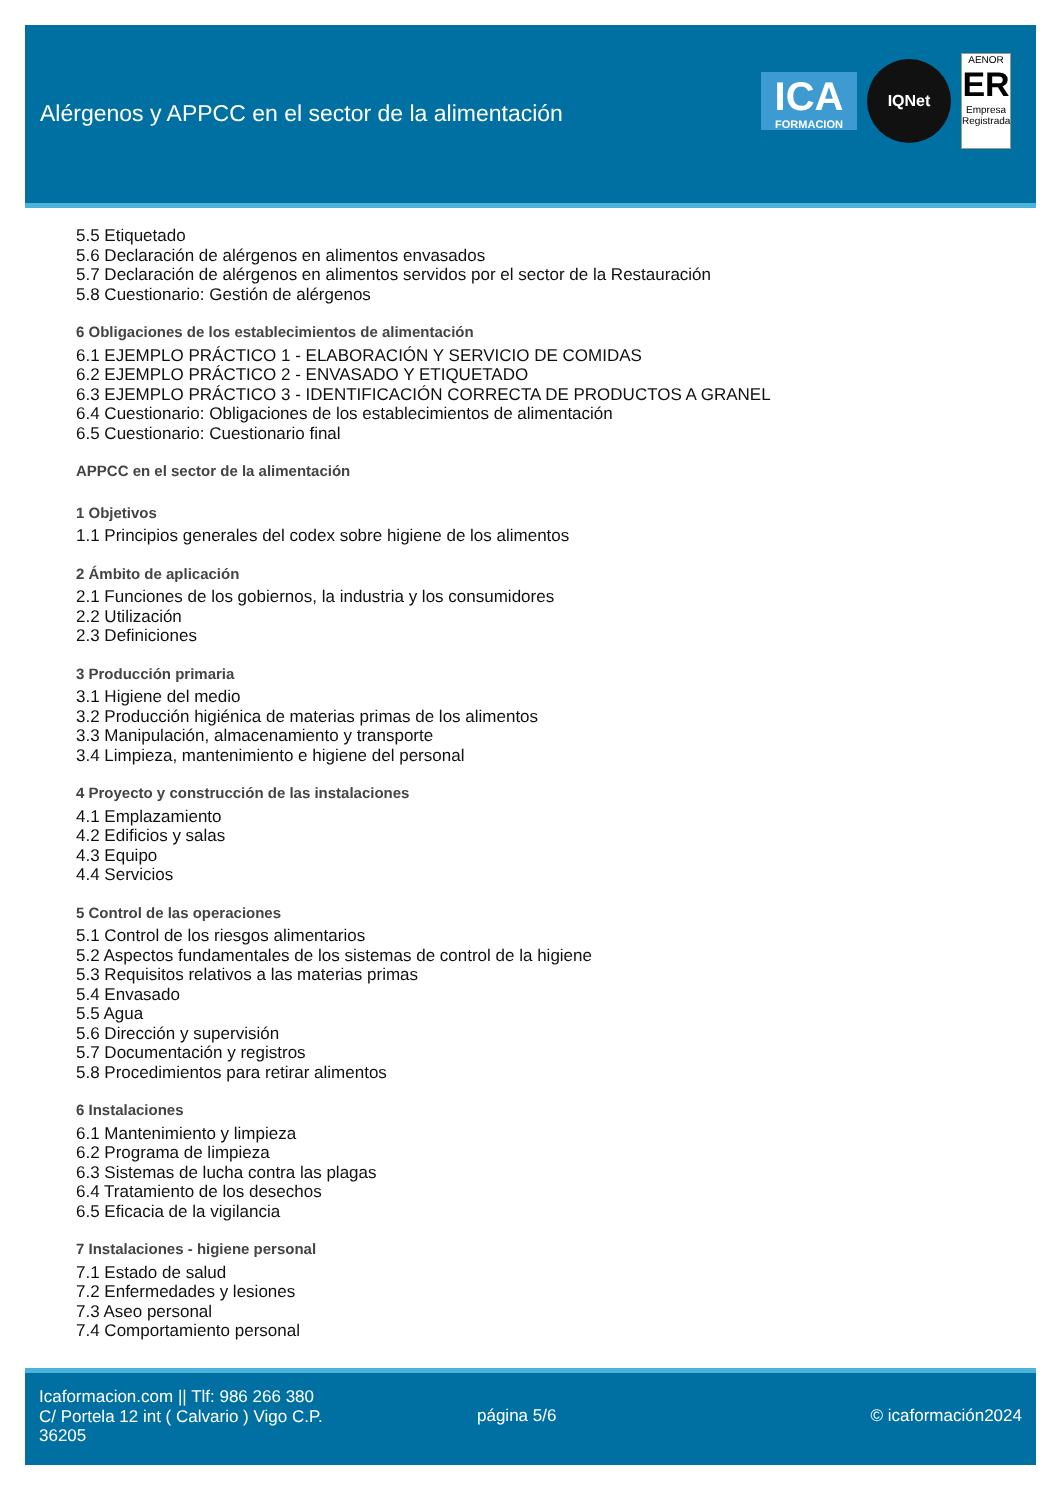Alérgenos y APPCC en el sector de la alimentación
ICA
FORMACION
IQNet
AENOR
ER
Empresa Registrada
5.5 Etiquetado
5.6 Declaración de alérgenos en alimentos envasados
5.7 Declaración de alérgenos en alimentos servidos por el sector de la Restauración
5.8 Cuestionario: Gestión de alérgenos
6 Obligaciones de los establecimientos de alimentación
6.1 EJEMPLO PRÁCTICO 1 - ELABORACIÓN Y SERVICIO DE COMIDAS
6.2 EJEMPLO PRÁCTICO 2 - ENVASADO Y ETIQUETADO
6.3 EJEMPLO PRÁCTICO 3 - IDENTIFICACIÓN CORRECTA DE PRODUCTOS A GRANEL
6.4 Cuestionario: Obligaciones de los establecimientos de alimentación
6.5 Cuestionario: Cuestionario final
APPCC en el sector de la alimentación
1 Objetivos
1.1 Principios generales del codex sobre higiene de los alimentos
2 Ámbito de aplicación
2.1 Funciones de los gobiernos, la industria y los consumidores
2.2 Utilización
2.3 Definiciones
3 Producción primaria
3.1 Higiene del medio
3.2 Producción higiénica de materias primas de los alimentos
3.3 Manipulación, almacenamiento y transporte
3.4 Limpieza, mantenimiento e higiene del personal
4 Proyecto y construcción de las instalaciones
4.1 Emplazamiento
4.2 Edificios y salas
4.3 Equipo
4.4 Servicios
5 Control de las operaciones
5.1 Control de los riesgos alimentarios
5.2 Aspectos fundamentales de los sistemas de control de la higiene
5.3 Requisitos relativos a las materias primas
5.4 Envasado
5.5 Agua
5.6 Dirección y supervisión
5.7 Documentación y registros
5.8 Procedimientos para retirar alimentos
6 Instalaciones
6.1 Mantenimiento y limpieza
6.2 Programa de limpieza
6.3 Sistemas de lucha contra las plagas
6.4 Tratamiento de los desechos
6.5 Eficacia de la vigilancia
7 Instalaciones - higiene personal
7.1 Estado de salud
7.2 Enfermedades y lesiones
7.3 Aseo personal
7.4 Comportamiento personal
Icaformacion.com || Tlf: 986 266 380
C/ Portela 12 int ( Calvario ) Vigo C.P. 36205
página 5/6 © icaformación2024